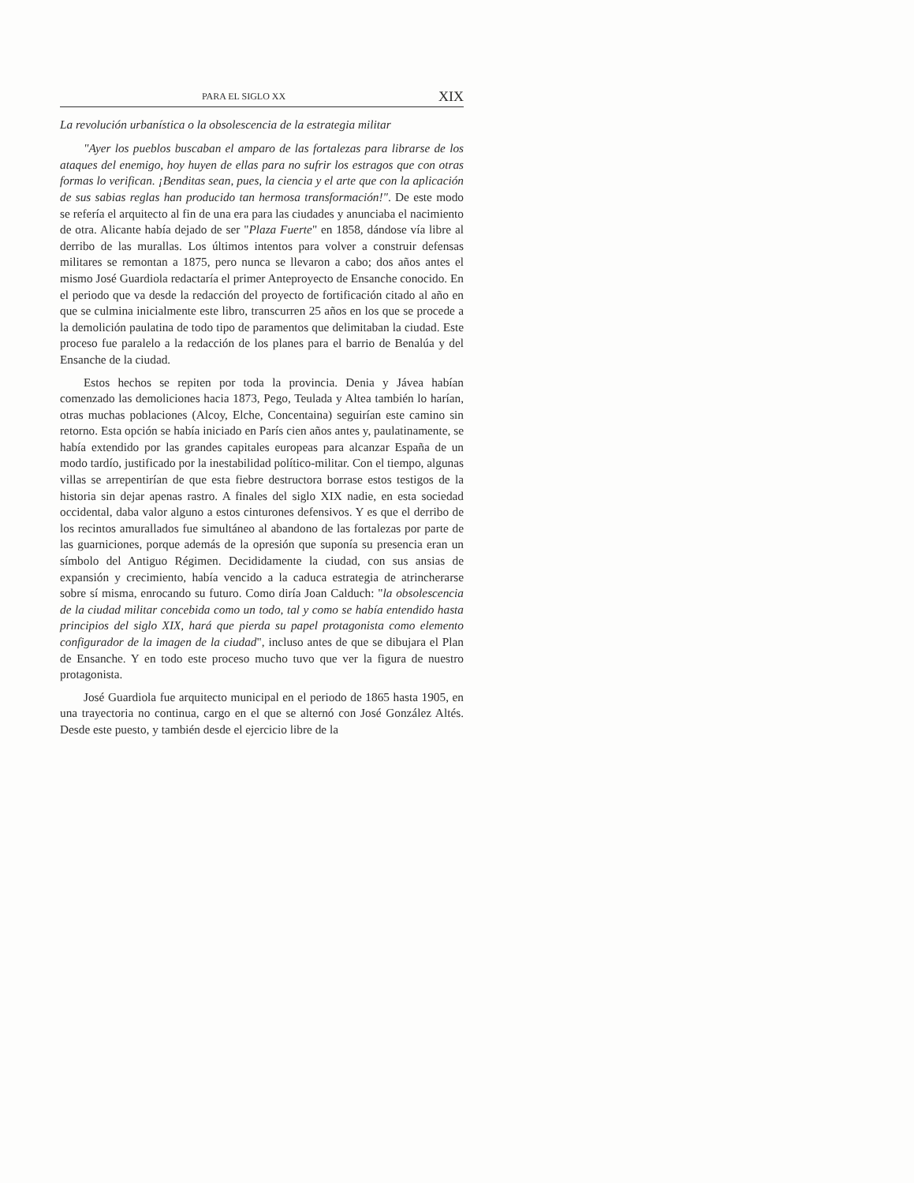PARA EL SIGLO XX XIX
La revolución urbanística o la obsolescencia de la estrategia militar
"Ayer los pueblos buscaban el amparo de las fortalezas para librarse de los ataques del enemigo, hoy huyen de ellas para no sufrir los estragos que con otras formas lo verifican. ¡Benditas sean, pues, la ciencia y el arte que con la aplicación de sus sabias reglas han producido tan hermosa transformación!". De este modo se refería el arquitecto al fin de una era para las ciudades y anunciaba el nacimiento de otra. Alicante había dejado de ser "Plaza Fuerte" en 1858, dándose vía libre al derribo de las murallas. Los últimos intentos para volver a construir defensas militares se remontan a 1875, pero nunca se llevaron a cabo; dos años antes el mismo José Guardiola redactaría el primer Anteproyecto de Ensanche conocido. En el periodo que va desde la redacción del proyecto de fortificación citado al año en que se culmina inicialmente este libro, transcurren 25 años en los que se procede a la demolición paulatina de todo tipo de paramentos que delimitaban la ciudad. Este proceso fue paralelo a la redacción de los planes para el barrio de Benalúa y del Ensanche de la ciudad.
Estos hechos se repiten por toda la provincia. Denia y Jávea habían comenzado las demoliciones hacia 1873, Pego, Teulada y Altea también lo harían, otras muchas poblaciones (Alcoy, Elche, Concentaina) seguirían este camino sin retorno. Esta opción se había iniciado en París cien años antes y, paulatinamente, se había extendido por las grandes capitales europeas para alcanzar España de un modo tardío, justificado por la inestabilidad político-militar. Con el tiempo, algunas villas se arrepentirían de que esta fiebre destructora borrase estos testigos de la historia sin dejar apenas rastro. A finales del siglo XIX nadie, en esta sociedad occidental, daba valor alguno a estos cinturones defensivos. Y es que el derribo de los recintos amurallados fue simultáneo al abandono de las fortalezas por parte de las guarniciones, porque además de la opresión que suponía su presencia eran un símbolo del Antiguo Régimen. Decididamente la ciudad, con sus ansias de expansión y crecimiento, había vencido a la caduca estrategia de atrincherarse sobre sí misma, enrocando su futuro. Como diría Joan Calduch: "la obsolescencia de la ciudad militar concebida como un todo, tal y como se había entendido hasta principios del siglo XIX, hará que pierda su papel protagonista como elemento configurador de la imagen de la ciudad", incluso antes de que se dibujara el Plan de Ensanche. Y en todo este proceso mucho tuvo que ver la figura de nuestro protagonista.
José Guardiola fue arquitecto municipal en el periodo de 1865 hasta 1905, en una trayectoria no continua, cargo en el que se alternó con José González Altés. Desde este puesto, y también desde el ejercicio libre de la